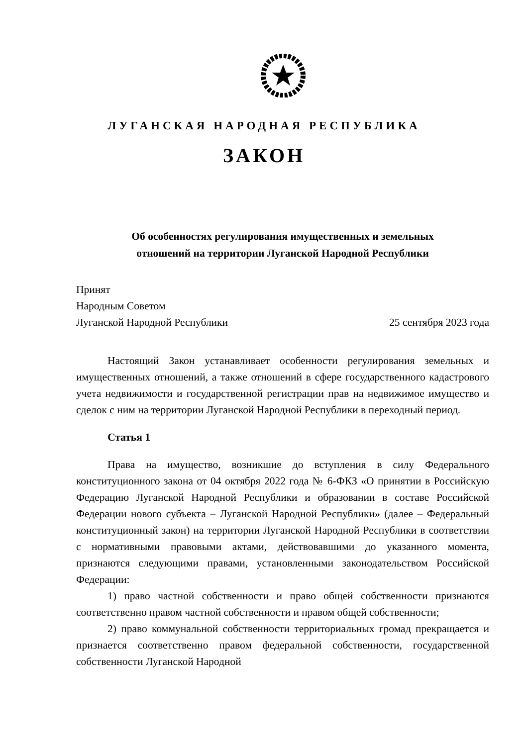ЛУГАНСКАЯ НАРОДНАЯ РЕСПУБЛИКА
ЗАКОН
Об особенностях регулирования имущественных и земельных
отношений на территории Луганской Народной Республики
Принят
Народным Советом
Луганской Народной Республики 25 сентября 2023 года
Настоящий Закон устанавливает особенности регулирования земельных и имущественных отношений, а также отношений в сфере государственного кадастрового учета недвижимости и государственной регистрации прав на недвижимое имущество и сделок с ним на территории Луганской Народной Республики в переходный период.
Статья 1
Права на имущество, возникшие до вступления в силу Федерального конституционного закона от 04 октября 2022 года № 6-ФКЗ «О принятии в Российскую Федерацию Луганской Народной Республики и образовании в составе Российской Федерации нового субъекта – Луганской Народной Республики» (далее – Федеральный конституционный закон) на территории Луганской Народной Республики в соответствии с нормативными правовыми актами, действовавшими до указанного момента, признаются следующими правами, установленными законодательством Российской Федерации:
1) право частной собственности и право общей собственности признаются соответственно правом частной собственности и правом общей собственности;
2) право коммунальной собственности территориальных громад прекращается и признается соответственно правом федеральной собственности, государственной собственности Луганской Народной